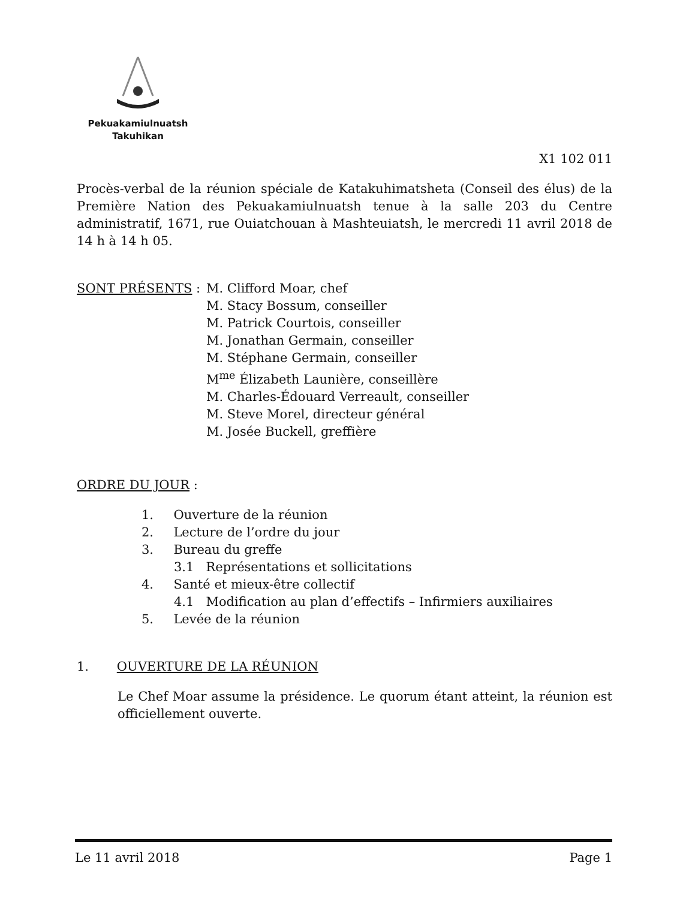Pekuakamiulnuatsh
Takuhikan
X1 102 011
Procès-verbal de la réunion spéciale de Katakuhimatsheta (Conseil des élus) de la Première Nation des Pekuakamiulnuatsh tenue à la salle 203 du Centre administratif, 1671, rue Ouiatchouan à Mashteuiatsh, le mercredi 11 avril 2018 de 14 h à 14 h 05.
SONT PRÉSENTS : M. Clifford Moar, chef
M. Stacy Bossum, conseiller
M. Patrick Courtois, conseiller
M. Jonathan Germain, conseiller
M. Stéphane Germain, conseiller
M<sup>me</sup> Élizabeth Launière, conseillère
M. Charles-Édouard Verreault, conseiller
M. Steve Morel, directeur général
M. Josée Buckell, greffière
ORDRE DU JOUR :
1. Ouverture de la réunion
2. Lecture de l’ordre du jour
3. Bureau du greffe
3.1 Représentations et sollicitations
4. Santé et mieux-être collectif
4.1 Modification au plan d’effectifs – Infirmiers auxiliaires
5. Levée de la réunion
1. OUVERTURE DE LA RÉUNION
Le Chef Moar assume la présidence. Le quorum étant atteint, la réunion est officiellement ouverte.
Le 11 avril 2018 Page 1